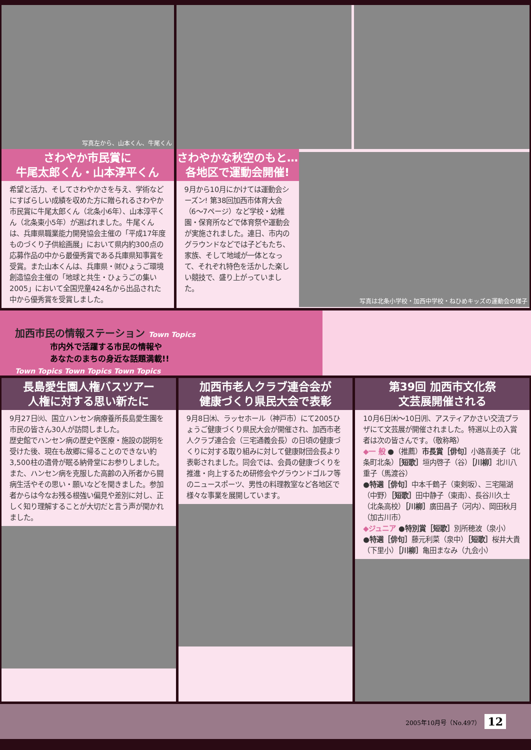写真左から、山本くん、牛尾くん
さわやか市民賞に
牛尾太郎くん・山本淳平くん
希望と活力、そしてさわやかさを与え、学術などにすばらしい成績を収めた方に贈られるさわやか市民賞に牛尾太郎くん（北条小6年）、山本淳平くん（北条東小5年）が選ばれました。牛尾くんは、兵庫県職業能力開発協会主催の「平成17年度ものづくり子供絵画展」において県内約300点の応募作品の中から最優秀賞である兵庫県知事賞を受賞。また山本くんは、兵庫県・㈶ひょうご環境創造協会主催の「地球と共生・ひょうごの集い2005」において全国児童424名から出品された中から優秀賞を受賞しました。
さわやかな秋空のもと…
各地区で運動会開催!
9月から10月にかけては運動会シーズン! 第38回加西市体育大会（6〜7ページ）など学校・幼稚園・保育所などで体育祭や運動会が実施されました。連日、市内のグラウンドなどでは子どもたち、家族、そして地域が一体となって、それぞれ特色を活かした楽しい競技で、盛り上がっていました。
写真は北条小学校・加西中学校・ねひめキッズの運動会の様子
加西市民の情報ステーション Town Topics
市内外で活躍する市民の情報や
あなたのまちの身近な話題満載!!
Town Topics Town Topics Town Topics
長島愛生園人権バスツアー
人権に対する思い新たに
9月27日㈫、国立ハンセン病療養所長島愛生園を市民の皆さん30人が訪問しました。
歴史館でハンセン病の歴史や医療・施設の説明を受けた後、現在も故郷に帰ることのできない約3,500柱の遺骨が眠る納骨堂にお参りしました。また、ハンセン病を克服した高齢の入所者から闘病生活やその思い・願いなどを聞きました。参加者からは今なお残る根強い偏見や差別に対し、正しく知り理解することが大切だと言う声が聞かれました。
加西市老人クラブ連合会が
健康づくり県民大会で表彰
9月8日㈭、ラッセホール（神戸市）にて2005ひょうご健康づくり県民大会が開催され、加西市老人クラブ連合会（三宅通義会長）の日頃の健康づくりに対する取り組みに対して健康財団会長より表彰されました。同会では、会員の健康づくりを推進・向上するため研修会やグラウンドゴルフ等のニュースポーツ、男性の料理教室など各地区で様々な事業を展開しています。
第39回 加西市文化祭
文芸展開催される
10月6日㈭〜10日㈪、アスティアかさい交流プラザにて文芸展が開催されました。特選以上の入賞者は次の皆さんです。（敬称略）
◆一 般 ●（推薦）市長賞［俳句］小路喜美子（北条町北条）［短歌］垣内啓子（谷）［川柳］北川八重子（馬渡谷）
●特選［俳句］中本千鶴子（東剣坂）、三宅陽湖（中野）［短歌］田中静子（東南）、長谷川久士（北条高校）［川柳］廣田昌子（河内）、岡田秋月（加古川市）
◆ジュニア ●特別賞［短歌］別所穂波（泉小）
●特選［俳句］藤元利菜（泉中）［短歌］桜井大貴（下里小）［川柳］亀田まなみ（九会小）
2005年10月号（No.497） 12